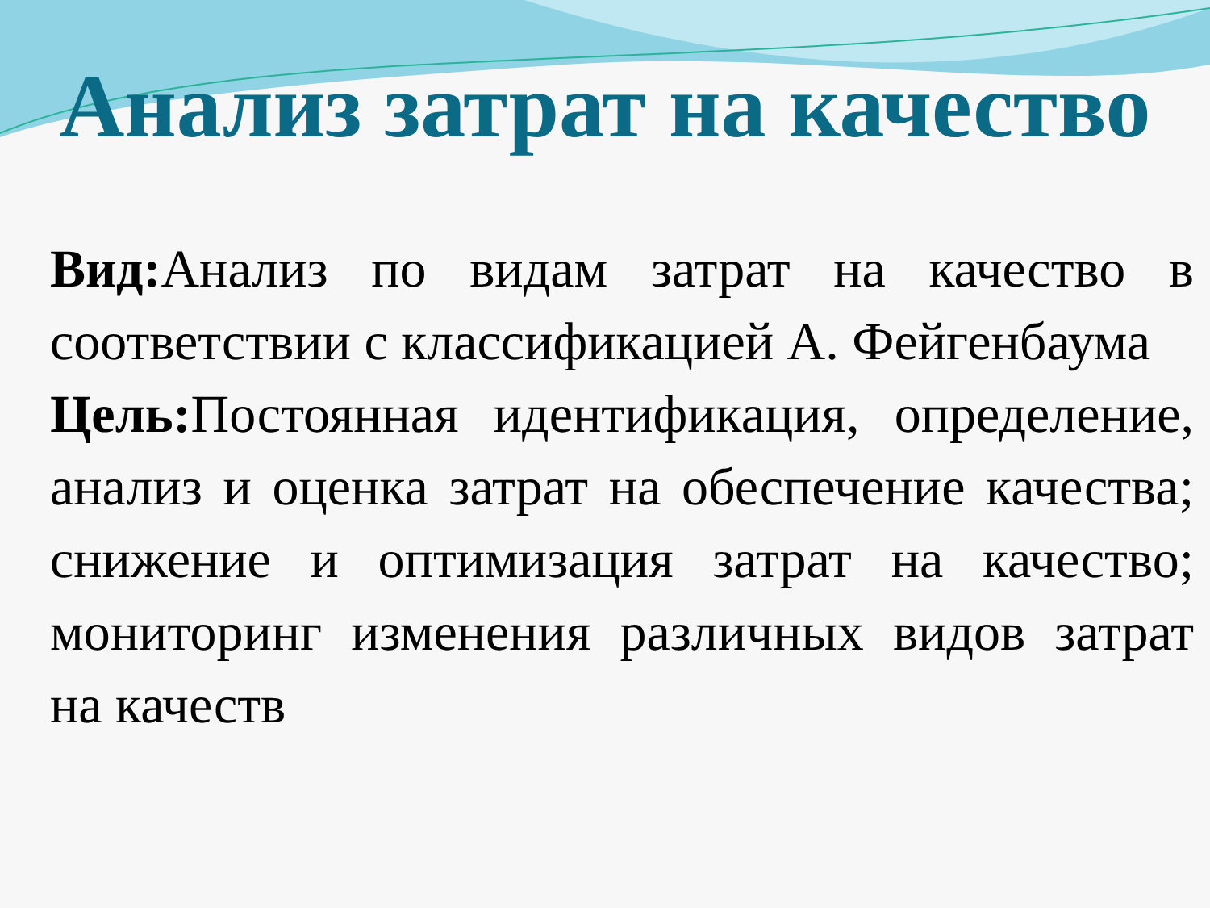Анализ затрат на качество
Вид: Анализ по видам затрат на качество в соответствии с классификацией А. Фейгенбаума
Цель: Постоянная идентификация, определение, анализ и оценка затрат на обеспечение качества; снижение и оптимизация затрат на качество; мониторинг изменения различных видов затрат на качеств